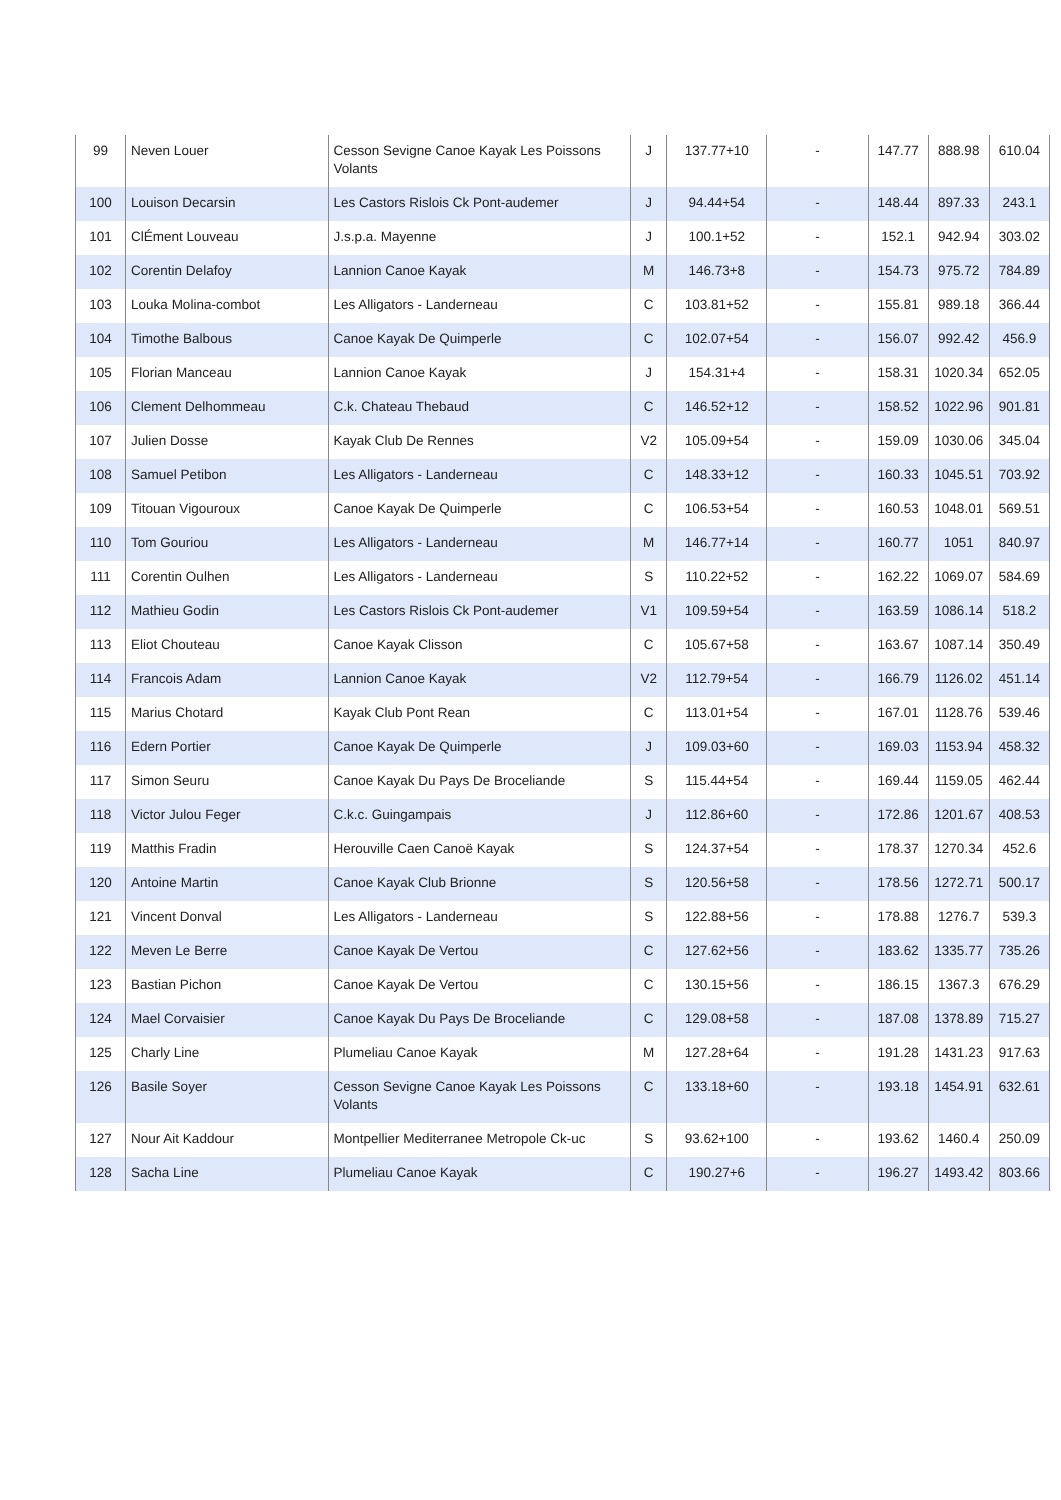| 99 | Neven Louer | Cesson Sevigne Canoe Kayak Les Poissons Volants | J | 137.77+10 | - | 147.77 | 888.98 | 610.04 |
| 100 | Louison Decarsin | Les Castors Rislois Ck Pont-audemer | J | 94.44+54 | - | 148.44 | 897.33 | 243.1 |
| 101 | ClÉment Louveau | J.s.p.a. Mayenne | J | 100.1+52 | - | 152.1 | 942.94 | 303.02 |
| 102 | Corentin Delafoy | Lannion Canoe Kayak | M | 146.73+8 | - | 154.73 | 975.72 | 784.89 |
| 103 | Louka Molina-combot | Les Alligators - Landerneau | C | 103.81+52 | - | 155.81 | 989.18 | 366.44 |
| 104 | Timothe Balbous | Canoe Kayak De Quimperle | C | 102.07+54 | - | 156.07 | 992.42 | 456.9 |
| 105 | Florian Manceau | Lannion Canoe Kayak | J | 154.31+4 | - | 158.31 | 1020.34 | 652.05 |
| 106 | Clement Delhommeau | C.k. Chateau Thebaud | C | 146.52+12 | - | 158.52 | 1022.96 | 901.81 |
| 107 | Julien Dosse | Kayak Club De Rennes | V2 | 105.09+54 | - | 159.09 | 1030.06 | 345.04 |
| 108 | Samuel Petibon | Les Alligators - Landerneau | C | 148.33+12 | - | 160.33 | 1045.51 | 703.92 |
| 109 | Titouan Vigouroux | Canoe Kayak De Quimperle | C | 106.53+54 | - | 160.53 | 1048.01 | 569.51 |
| 110 | Tom Gouriou | Les Alligators - Landerneau | M | 146.77+14 | - | 160.77 | 1051 | 840.97 |
| 111 | Corentin Oulhen | Les Alligators - Landerneau | S | 110.22+52 | - | 162.22 | 1069.07 | 584.69 |
| 112 | Mathieu Godin | Les Castors Rislois Ck Pont-audemer | V1 | 109.59+54 | - | 163.59 | 1086.14 | 518.2 |
| 113 | Eliot Chouteau | Canoe Kayak Clisson | C | 105.67+58 | - | 163.67 | 1087.14 | 350.49 |
| 114 | Francois Adam | Lannion Canoe Kayak | V2 | 112.79+54 | - | 166.79 | 1126.02 | 451.14 |
| 115 | Marius Chotard | Kayak Club Pont Rean | C | 113.01+54 | - | 167.01 | 1128.76 | 539.46 |
| 116 | Edern Portier | Canoe Kayak De Quimperle | J | 109.03+60 | - | 169.03 | 1153.94 | 458.32 |
| 117 | Simon Seuru | Canoe Kayak Du Pays De Broceliande | S | 115.44+54 | - | 169.44 | 1159.05 | 462.44 |
| 118 | Victor Julou Feger | C.k.c. Guingampais | J | 112.86+60 | - | 172.86 | 1201.67 | 408.53 |
| 119 | Matthis Fradin | Herouville Caen Canoë Kayak | S | 124.37+54 | - | 178.37 | 1270.34 | 452.6 |
| 120 | Antoine Martin | Canoe Kayak Club Brionne | S | 120.56+58 | - | 178.56 | 1272.71 | 500.17 |
| 121 | Vincent Donval | Les Alligators - Landerneau | S | 122.88+56 | - | 178.88 | 1276.7 | 539.3 |
| 122 | Meven Le Berre | Canoe Kayak De Vertou | C | 127.62+56 | - | 183.62 | 1335.77 | 735.26 |
| 123 | Bastian Pichon | Canoe Kayak De Vertou | C | 130.15+56 | - | 186.15 | 1367.3 | 676.29 |
| 124 | Mael Corvaisier | Canoe Kayak Du Pays De Broceliande | C | 129.08+58 | - | 187.08 | 1378.89 | 715.27 |
| 125 | Charly Line | Plumeliau Canoe Kayak | M | 127.28+64 | - | 191.28 | 1431.23 | 917.63 |
| 126 | Basile Soyer | Cesson Sevigne Canoe Kayak Les Poissons Volants | C | 133.18+60 | - | 193.18 | 1454.91 | 632.61 |
| 127 | Nour Ait Kaddour | Montpellier Mediterranee Metropole Ck-uc | S | 93.62+100 | - | 193.62 | 1460.4 | 250.09 |
| 128 | Sacha Line | Plumeliau Canoe Kayak | C | 190.27+6 | - | 196.27 | 1493.42 | 803.66 |